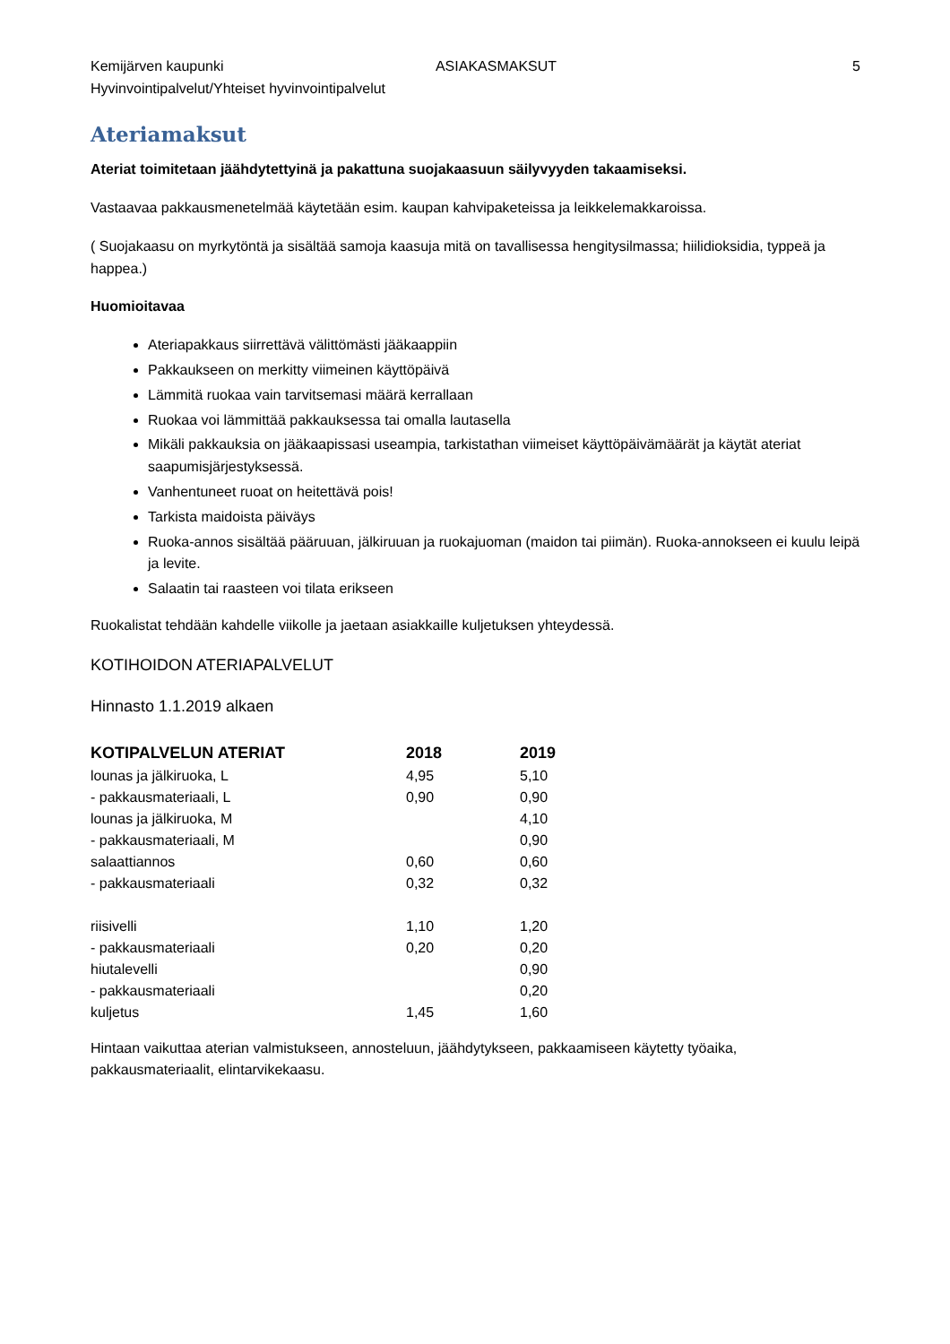Kemijärven kaupunki
Hyvinvointipalvelut/Yhteiset hyvinvointipalvelut ASIAKASMAKSUT 5
Ateriamaksut
Ateriat toimitetaan jäähdytettyinä ja pakattuna suojakaasuun säilyvyyden takaamiseksi.
Vastaavaa pakkausmenetelmää käytetään esim. kaupan kahvipaketeissa ja leikkelemakkaroissa.
( Suojakaasu on myrkytöntä ja sisältää samoja kaasuja mitä on tavallisessa hengitysilmassa; hiilidioksidia, typpeä ja happea.)
Huomioitavaa
Ateriapakkaus siirrettävä välittömästi jääkaappiin
Pakkaukseen on merkitty viimeinen käyttöpäivä
Lämmitä ruokaa vain tarvitsemasi määrä kerrallaan
Ruokaa voi lämmittää pakkauksessa tai omalla lautasella
Mikäli pakkauksia on jääkaapissasi useampia, tarkistathan viimeiset käyttöpäivämäärät ja käytät ateriat saapumisjärjestyksessä.
Vanhentuneet ruoat on heitettävä pois!
Tarkista maidoista päiväys
Ruoka-annos sisältää pääruuan, jälkiruuan ja ruokajuoman (maidon tai piimän). Ruoka-annokseen ei kuulu leipä ja levite.
Salaatin tai raasteen voi tilata erikseen
Ruokalistat tehdään kahdelle viikolle ja jaetaan asiakkaille kuljetuksen yhteydessä.
KOTIHOIDON ATERIAPALVELUT
Hinnasto 1.1.2019 alkaen
| KOTIPALVELUN ATERIAT | 2018 | 2019 |
| --- | --- | --- |
| lounas ja jälkiruoka, L | 4,95 | 5,10 |
| - pakkausmateriaali, L | 0,90 | 0,90 |
| lounas ja jälkiruoka, M | | 4,10 |
| - pakkausmateriaali, M | | 0,90 |
| salaattiannos | 0,60 | 0,60 |
| - pakkausmateriaali | 0,32 | 0,32 |
| riisivelli | 1,10 | 1,20 |
| - pakkausmateriaali | 0,20 | 0,20 |
| hiutalevelli | | 0,90 |
| - pakkausmateriaali | | 0,20 |
| kuljetus | 1,45 | 1,60 |
Hintaan vaikuttaa aterian valmistukseen, annosteluun, jäähdytykseen, pakkaamiseen käytetty työaika, pakkausmateriaalit, elintarvikekaasu.